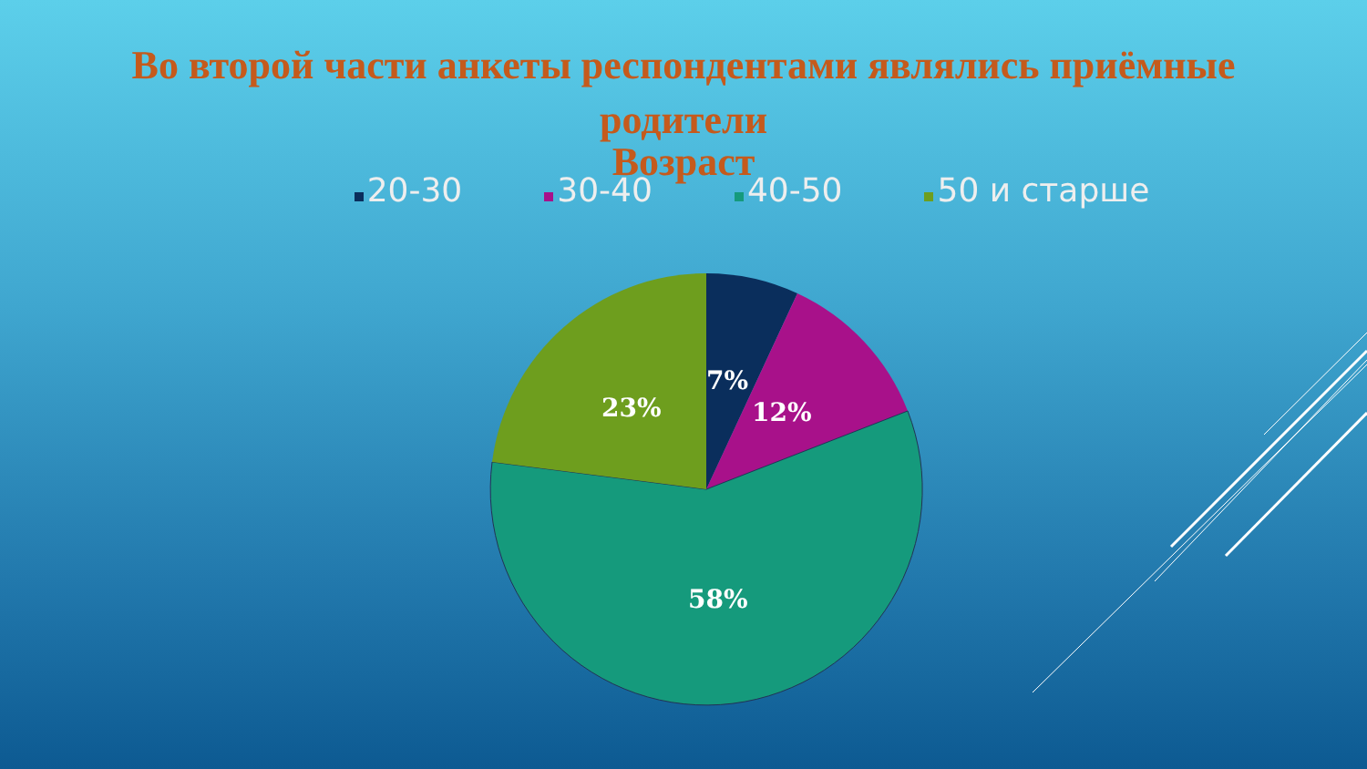Во второй части анкеты респондентами являлись приёмные
родители
Возраст
20-30 30-40 40-50 50 и старше
7%
12%
23%
58%